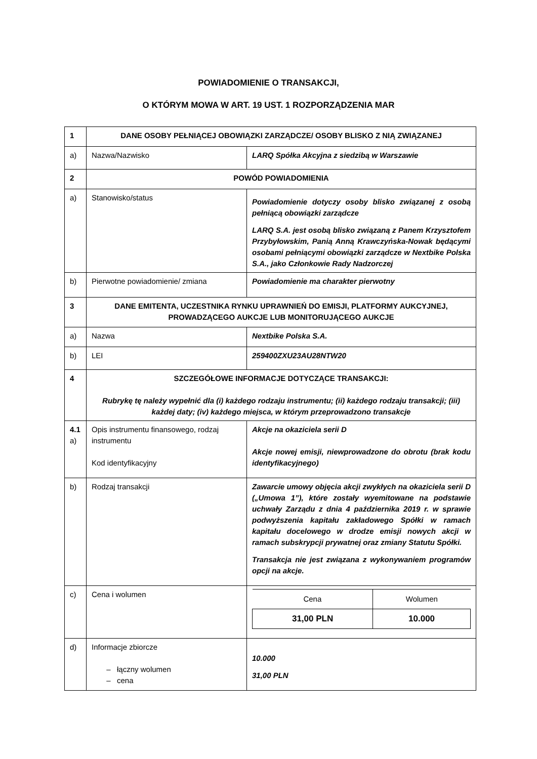POWIADOMIENIE O TRANSAKCJI,
O KTÓRYM MOWA W ART. 19 UST. 1 ROZPORZĄDZENIA MAR
| 1 | DANE OSOBY PEŁNIĄCEJ OBOWIĄZKI ZARZĄDCZE/ OSOBY BLISKO Z NIĄ ZWIĄZANEJ | |
| a) | Nazwa/Nazwisko | LARQ Spółka Akcyjna z siedzibą w Warszawie |
| 2 | POWÓD POWIADOMIENIA | |
| a) | Stanowisko/status | Powiadomienie dotyczy osoby blisko związanej z osobą pełniącą obowiązki zarządcze LARQ S.A. jest osobą blisko związaną z Panem Krzysztofem Przybyłowskim, Panią Anną Krawczyńska-Nowak będącymi osobami pełniącymi obowiązki zarządcze w Nextbike Polska S.A., jako Członkowie Rady Nadzorczej |
| b) | Pierwotne powiadomienie/ zmiana | Powiadomienie ma charakter pierwotny |
| 3 | DANE EMITENTA, UCZESTNIKA RYNKU UPRAWNIEŃ DO EMISJI, PLATFORMY AUKCYJNEJ, PROWADZĄCEGO AUKCJE LUB MONITORUJĄCEGO AUKCJE | |
| a) | Nazwa | Nextbike Polska S.A. |
| b) | LEI | 259400ZXU23AU28NTW20 |
| 4 | SZCZEGÓŁOWE INFORMACJE DOTYCZĄCE TRANSAKCJI: Rubrykę tę należy wypełnić dla (i) każdego rodzaju instrumentu; (ii) każdego rodzaju transakcji; (iii) każdej daty; (iv) każdego miejsca, w którym przeprowadzono transakcje | |
| 4.1 a) | Opis instrumentu finansowego, rodzaj instrumentu Kod identyfikacyjny | Akcje na okaziciela serii D Akcje nowej emisji, niewprowadzone do obrotu (brak kodu identyfikacyjnego) |
| b) | Rodzaj transakcji | Zawarcie umowy objęcia akcji zwykłych na okaziciela serii D („Umowa 1”), które zostały wyemitowane na podstawie uchwały Zarządu z dnia 4 października 2019 r. w sprawie podwyższenia kapitału zakładowego Spółki w ramach kapitału docelowego w drodze emisji nowych akcji w ramach subskrypcji prywatnej oraz zmiany Statutu Spółki. Transakcja nie jest związana z wykonywaniem programów opcji na akcje. |
| c) | Cena i wolumen | / Cena / Wolumen / / 31,00 PLN / 10.000 / |
| d) | Informacje zbiorcze – łączny wolumen – cena | 10.000 31,00 PLN |